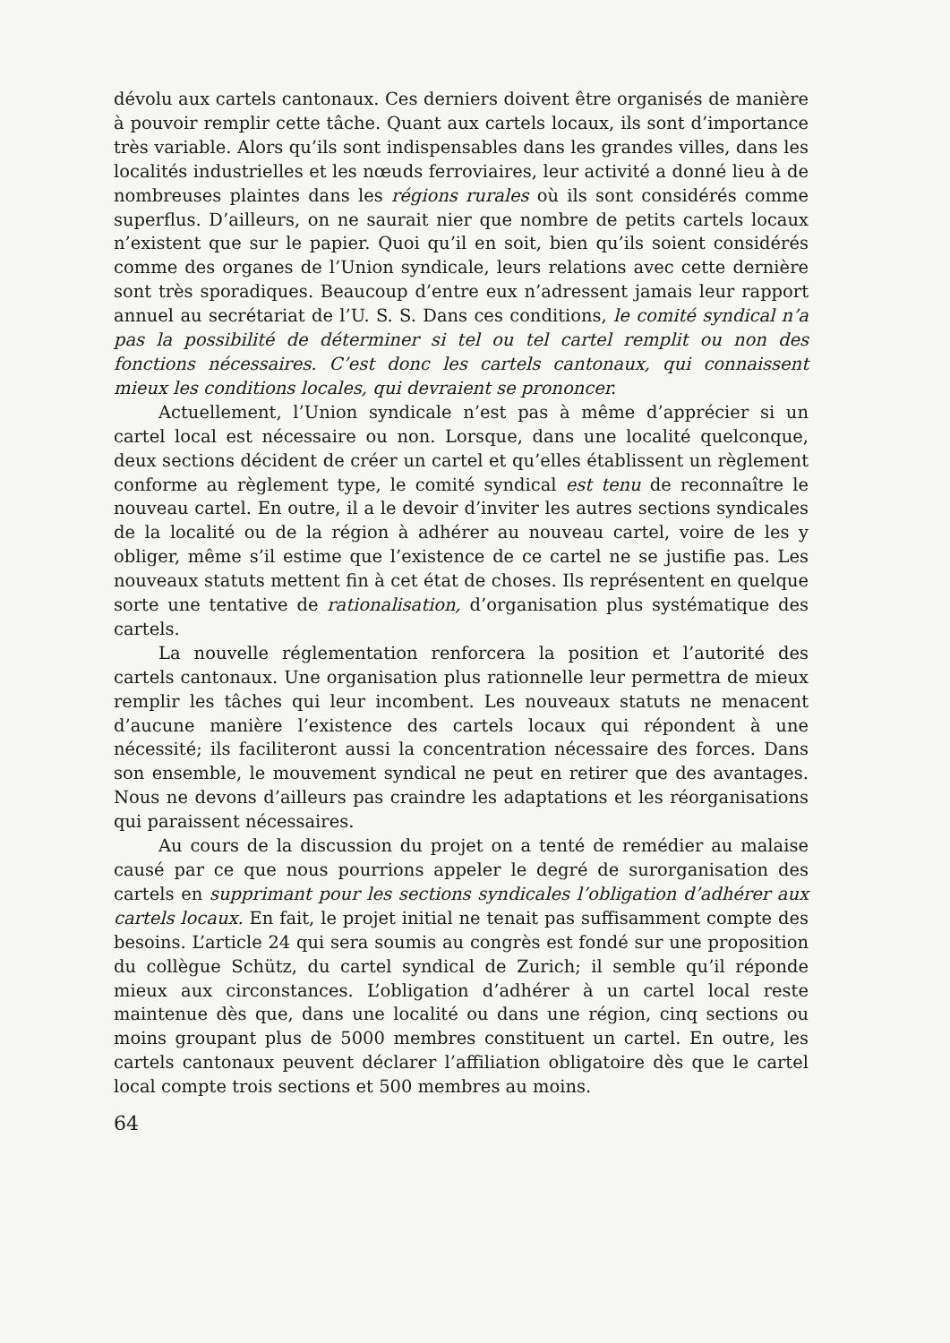dévolu aux cartels cantonaux. Ces derniers doivent être organisés de manière à pouvoir remplir cette tâche. Quant aux cartels locaux, ils sont d’importance très variable. Alors qu’ils sont indispensables dans les grandes villes, dans les localités industrielles et les nœuds ferroviaires, leur activité a donné lieu à de nombreuses plaintes dans les régions rurales où ils sont considérés comme superflus. D’ailleurs, on ne saurait nier que nombre de petits cartels locaux n’existent que sur le papier. Quoi qu’il en soit, bien qu’ils soient considérés comme des organes de l’Union syndicale, leurs relations avec cette dernière sont très sporadiques. Beaucoup d’entre eux n’adressent jamais leur rapport annuel au secrétariat de l’U. S. S. Dans ces conditions, le comité syndical n’a pas la possibilité de déterminer si tel ou tel cartel remplit ou non des fonctions nécessaires. C’est donc les cartels cantonaux, qui connaissent mieux les conditions locales, qui devraient se prononcer.
Actuellement, l’Union syndicale n’est pas à même d’apprécier si un cartel local est nécessaire ou non. Lorsque, dans une localité quelconque, deux sections décident de créer un cartel et qu’elles établissent un règlement conforme au règlement type, le comité syndical est tenu de reconnaître le nouveau cartel. En outre, il a le devoir d’inviter les autres sections syndicales de la localité ou de la région à adhérer au nouveau cartel, voire de les y obliger, même s’il estime que l’existence de ce cartel ne se justifie pas. Les nouveaux statuts mettent fin à cet état de choses. Ils représentent en quelque sorte une tentative de rationalisation, d’organisation plus systématique des cartels.
La nouvelle réglementation renforcera la position et l’autorité des cartels cantonaux. Une organisation plus rationnelle leur permettra de mieux remplir les tâches qui leur incombent. Les nouveaux statuts ne menacent d’aucune manière l’existence des cartels locaux qui répondent à une nécessité; ils faciliteront aussi la concentration nécessaire des forces. Dans son ensemble, le mouvement syndical ne peut en retirer que des avantages. Nous ne devons d’ailleurs pas craindre les adaptations et les réorganisations qui paraissent nécessaires.
Au cours de la discussion du projet on a tenté de remédier au malaise causé par ce que nous pourrions appeler le degré de surorganisation des cartels en supprimant pour les sections syndicales l’obligation d’adhérer aux cartels locaux. En fait, le projet initial ne tenait pas suffisamment compte des besoins. L’article 24 qui sera soumis au congrès est fondé sur une proposition du collègue Schütz, du cartel syndical de Zurich; il semble qu’il réponde mieux aux circonstances. L’obligation d’adhérer à un cartel local reste maintenue dès que, dans une localité ou dans une région, cinq sections ou moins groupant plus de 5000 membres constituent un cartel. En outre, les cartels cantonaux peuvent déclarer l’affiliation obligatoire dès que le cartel local compte trois sections et 500 membres au moins.
64